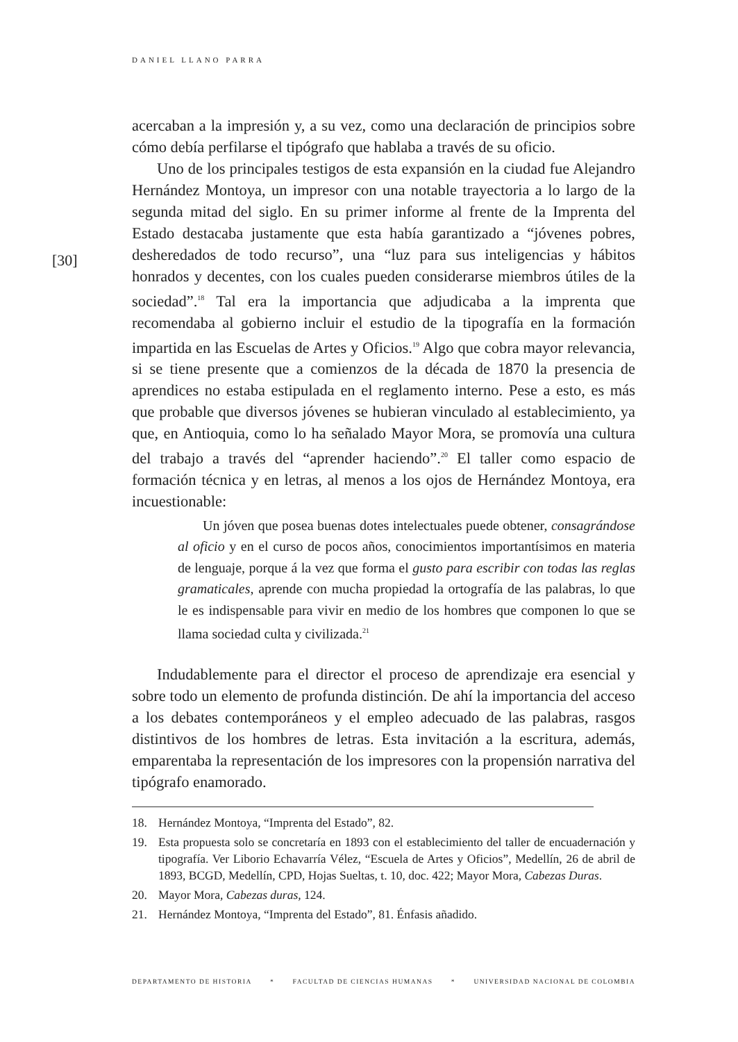DANIEL LLANO PARRA
[30]
acercaban a la impresión y, a su vez, como una declaración de principios sobre cómo debía perfilarse el tipógrafo que hablaba a través de su oficio.
Uno de los principales testigos de esta expansión en la ciudad fue Alejandro Hernández Montoya, un impresor con una notable trayectoria a lo largo de la segunda mitad del siglo. En su primer informe al frente de la Imprenta del Estado destacaba justamente que esta había garantizado a “jóvenes pobres, desheredados de todo recurso”, una “luz para sus inteligencias y hábitos honrados y decentes, con los cuales pueden considerarse miembros útiles de la sociedad”.<sup>18</sup> Tal era la importancia que adjudicaba a la imprenta que recomendaba al gobierno incluir el estudio de la tipografía en la formación impartida en las Escuelas de Artes y Oficios.<sup>19</sup> Algo que cobra mayor relevancia, si se tiene presente que a comienzos de la década de 1870 la presencia de aprendices no estaba estipulada en el reglamento interno. Pese a esto, es más que probable que diversos jóvenes se hubieran vinculado al establecimiento, ya que, en Antioquia, como lo ha señalado Mayor Mora, se promovía una cultura del trabajo a través del “aprender haciendo”.<sup>20</sup> El taller como espacio de formación técnica y en letras, al menos a los ojos de Hernández Montoya, era incuestionable:
Un jóven que posea buenas dotes intelectuales puede obtener, consagrándose al oficio y en el curso de pocos años, conocimientos importantísimos en materia de lenguaje, porque á la vez que forma el gusto para escribir con todas las reglas gramaticales, aprende con mucha propiedad la ortografía de las palabras, lo que le es indispensable para vivir en medio de los hombres que componen lo que se llama sociedad culta y civilizada.<sup>21</sup>
Indudablemente para el director el proceso de aprendizaje era esencial y sobre todo un elemento de profunda distinción. De ahí la importancia del acceso a los debates contemporáneos y el empleo adecuado de las palabras, rasgos distintivos de los hombres de letras. Esta invitación a la escritura, además, emparentaba la representación de los impresores con la propensión narrativa del tipógrafo enamorado.
18. Hernández Montoya, “Imprenta del Estado”, 82.
19. Esta propuesta solo se concretaría en 1893 con el establecimiento del taller de encuadernación y tipografía. Ver Liborio Echavarría Vélez, “Escuela de Artes y Oficios”, Medellín, 26 de abril de 1893, BCGD, Medellín, CPD, Hojas Sueltas, t. 10, doc. 422; Mayor Mora, Cabezas Duras.
20. Mayor Mora, Cabezas duras, 124.
21. Hernández Montoya, “Imprenta del Estado”, 81. Énfasis añadido.
DEPARTAMENTO DE HISTORIA * FACULTAD DE CIENCIAS HUMANAS * UNIVERSIDAD NACIONAL DE COLOMBIA